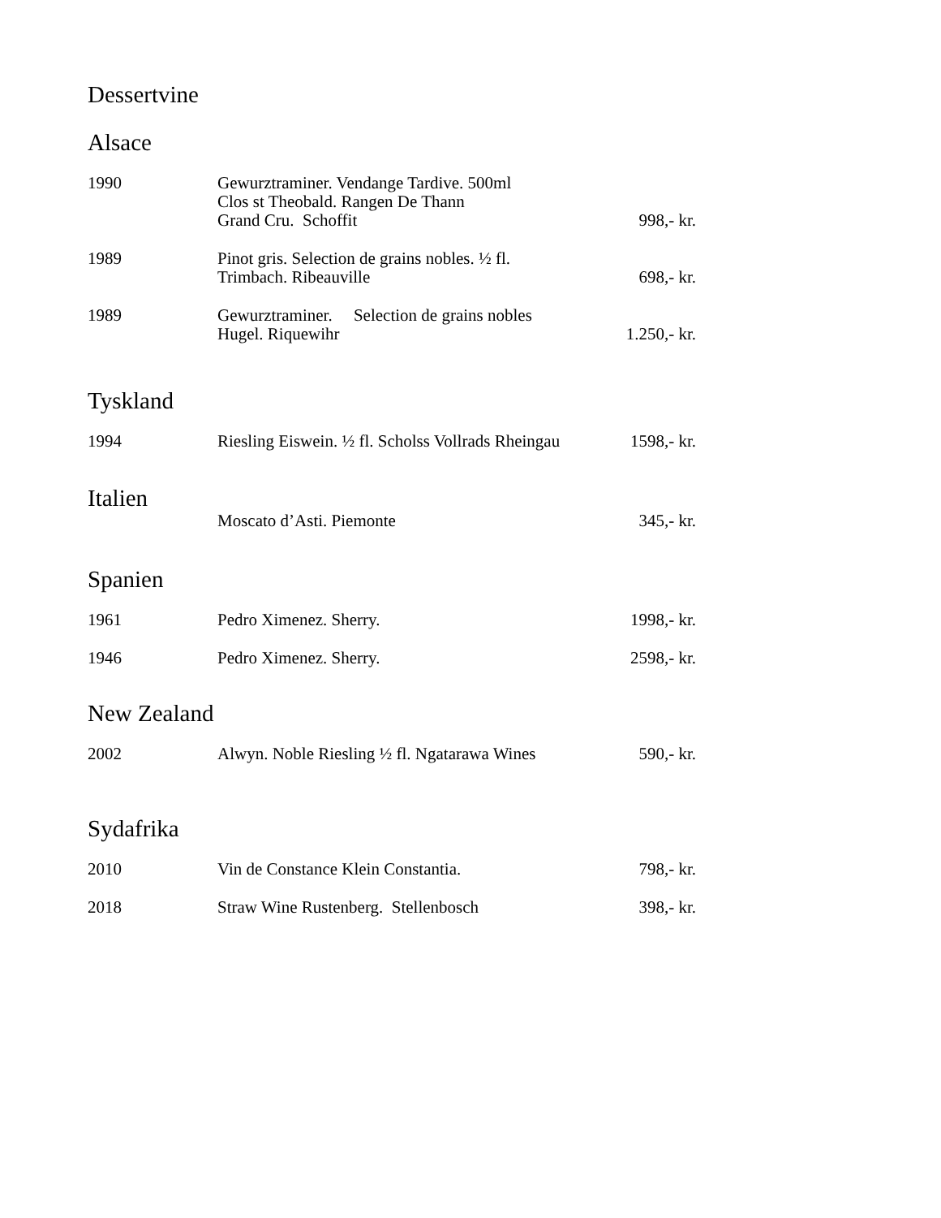Dessertvine
Alsace
| 1990 | Gewurztraminer. Vendange Tardive. 500ml Clos st Theobald. Rangen De Thann Grand Cru. Schoffit | 998,- kr. |
| 1989 | Pinot gris. Selection de grains nobles. ½ fl. Trimbach. Ribeauville | 698,- kr. |
| 1989 | Gewurztraminer. Selection de grains nobles Hugel. Riquewihr | 1.250,- kr. |
Tyskland
| 1994 | Riesling Eiswein. ½ fl. Scholss Vollrads Rheingau | 1598,- kr. |
Italien
| | Moscato d’Asti. Piemonte | 345,- kr. |
Spanien
| 1961 | Pedro Ximenez. Sherry. | 1998,- kr. |
| 1946 | Pedro Ximenez. Sherry. | 2598,- kr. |
New Zealand
| 2002 | Alwyn. Noble Riesling ½ fl. Ngatarawa Wines | 590,- kr. |
Sydafrika
| 2010 | Vin de Constance Klein Constantia. | 798,- kr. |
| 2018 | Straw Wine Rustenberg. Stellenbosch | 398,- kr. |